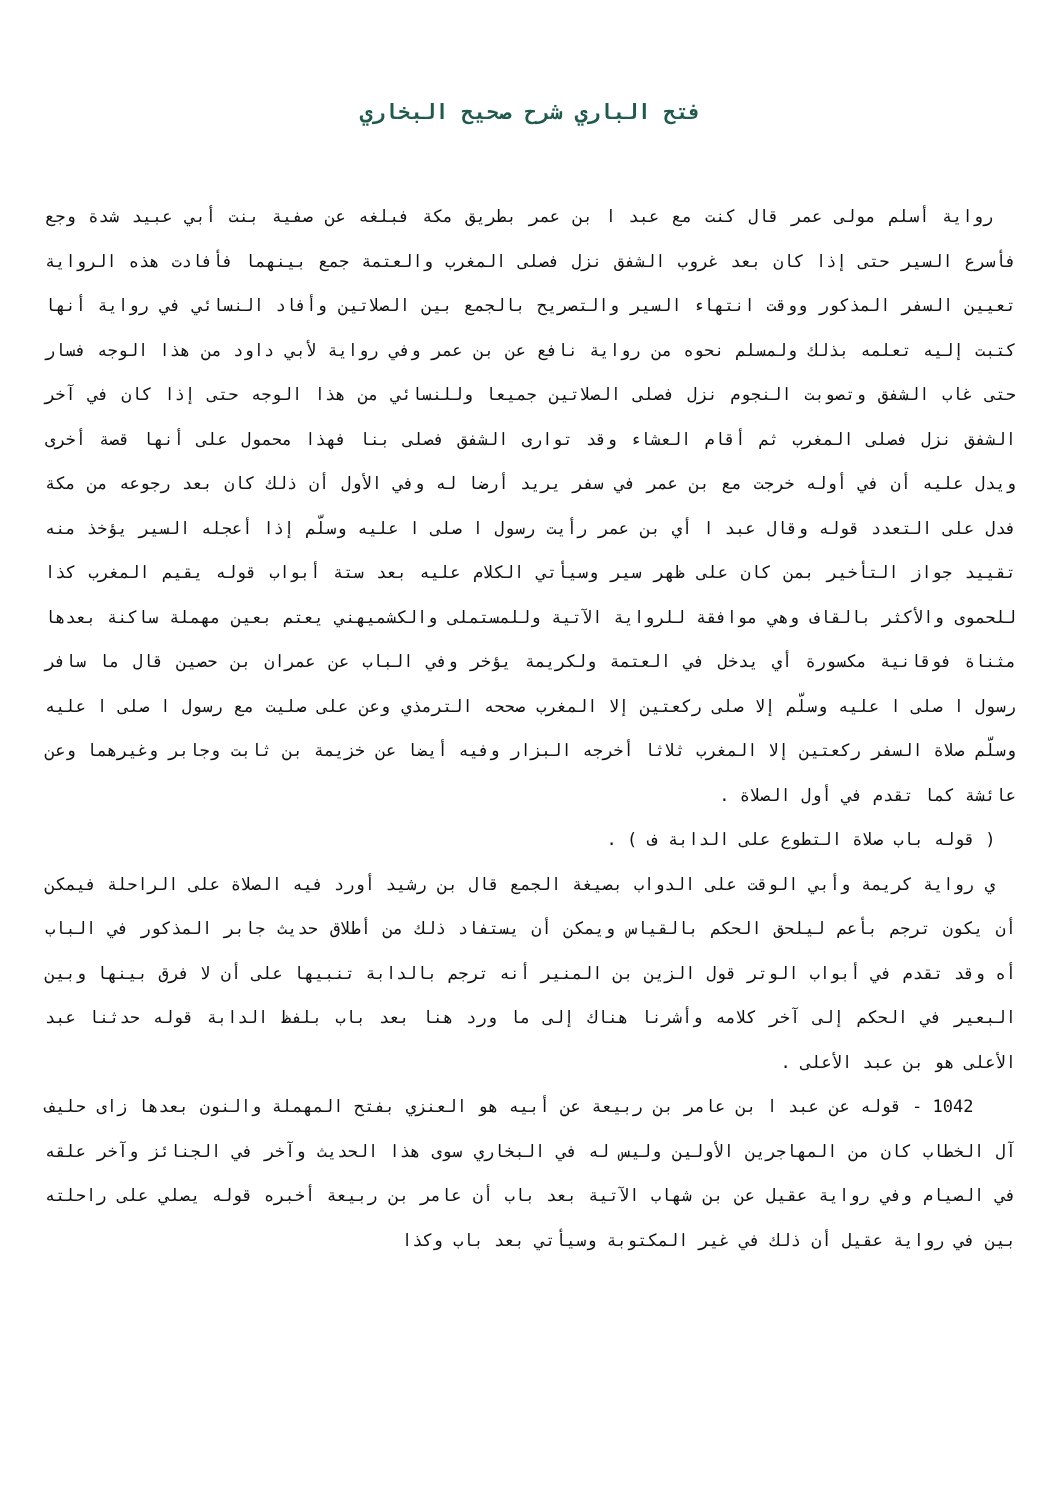فتح الباري شرح صحيح البخاري
رواية أسلم مولى عمر قال كنت مع عبد ا بن عمر بطريق مكة فبلغه عن صفية بنت أبي عبيد شدة وجع فأسرع السير حتى إذا كان بعد غروب الشفق نزل فصلى المغرب والعتمة جمع بينهما فأفادت هذه الرواية تعيين السفر المذكور ووقت انتهاء السير والتصريح بالجمع بين الصلاتين وأفاد النسائي في رواية أنها كتبت إليه تعلمه بذلك ولمسلم نحوه من رواية نافع عن بن عمر وفي رواية لأبي داود من هذا الوجه فسار حتى غاب الشفق وتصوبت النجوم نزل فصلى الصلاتين جميعا وللنسائي من هذا الوجه حتى إذا كان في آخر الشفق نزل فصلى المغرب ثم أقام العشاء وقد توارى الشفق فصلى بنا فهذا محمول على أنها قصة أخرى ويدل عليه أن في أوله خرجت مع بن عمر في سفر يريد أرضا له وفي الأول أن ذلك كان بعد رجوعه من مكة فدل على التعدد قوله وقال عبد ا أي بن عمر رأيت رسول ا صلى ا عليه وسلّم إذا أعجله السير يؤخذ منه تقييد جواز التأخير بمن كان على ظهر سير وسيأتي الكلام عليه بعد ستة أبواب قوله يقيم المغرب كذا للحموى والأكثر بالقاف وهي موافقة للرواية الآتية وللمستملى والكشميهني يعتم بعين مهملة ساكنة بعدها مثناة فوقانية مكسورة أي يدخل في العتمة ولكريمة يؤخر وفي الباب عن عمران بن حصين قال ما سافر رسول ا صلى ا عليه وسلّم إلا صلى ركعتين إلا المغرب صححه الترمذي وعن على صليت مع رسول ا صلى ا عليه وسلّم صلاة السفر ركعتين إلا المغرب ثلاثا أخرجه البزار وفيه أيضا عن خزيمة بن ثابت وجابر وغيرهما وعن عائشة كما تقدم في أول الصلاة .
( قوله باب صلاة التطوع على الدابة ف ) .
ي رواية كريمة وأبي الوقت على الدواب بصيغة الجمع قال بن رشيد أورد فيه الصلاة على الراحلة فيمكن أن يكون ترجم بأعم ليلحق الحكم بالقياس ويمكن أن يستفاد ذلك من أطلاق حديث جابر المذكور في الباب أه وقد تقدم في أبواب الوتر قول الزين بن المنير أنه ترجم بالدابة تنبيها على أن لا فرق بينها وبين البعير في الحكم إلى آخر كلامه وأشرنا هناك إلى ما ورد هنا بعد باب بلفظ الدابة قوله حدثنا عبد الأعلى هو بن عبد الأعلى .
1042 - قوله عن عبد ا بن عامر بن ربيعة عن أبيه هو العنزي بفتح المهملة والنون بعدها زاى حليف آل الخطاب كان من المهاجرين الأولين وليس له في البخاري سوى هذا الحديث وآخر في الجنائز وآخر علقه في الصيام وفي رواية عقيل عن بن شهاب الآتية بعد باب أن عامر بن ربيعة أخبره قوله يصلي على راحلته بين في رواية عقيل أن ذلك في غير المكتوبة وسيأتي بعد باب وكذا